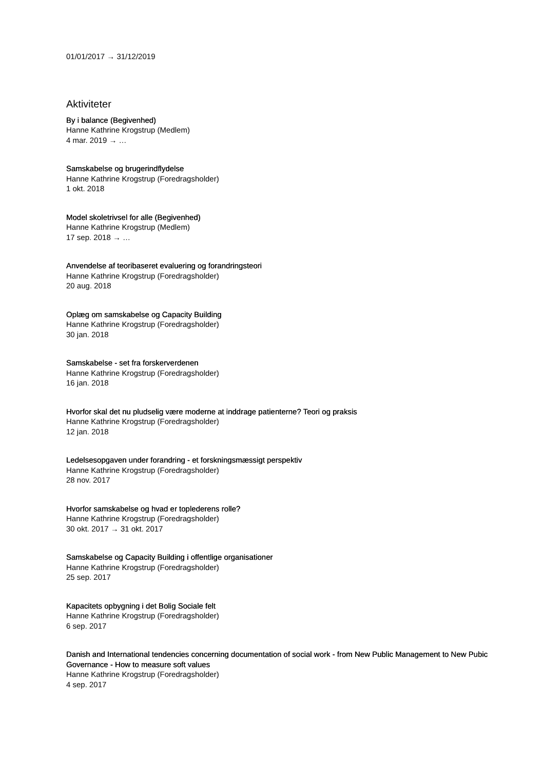01/01/2017 → 31/12/2019
Aktiviteter
By i balance (Begivenhed)
Hanne Kathrine Krogstrup (Medlem)
4 mar. 2019 → …
Samskabelse og brugerindflydelse
Hanne Kathrine Krogstrup (Foredragsholder)
1 okt. 2018
Model skoletrivsel for alle (Begivenhed)
Hanne Kathrine Krogstrup (Medlem)
17 sep. 2018 → …
Anvendelse af teoribaseret evaluering og forandringsteori
Hanne Kathrine Krogstrup (Foredragsholder)
20 aug. 2018
Oplæg om samskabelse og Capacity Building
Hanne Kathrine Krogstrup (Foredragsholder)
30 jan. 2018
Samskabelse - set fra forskerverdenen
Hanne Kathrine Krogstrup (Foredragsholder)
16 jan. 2018
Hvorfor skal det nu pludselig være moderne at inddrage patienterne? Teori og praksis
Hanne Kathrine Krogstrup (Foredragsholder)
12 jan. 2018
Ledelsesopgaven under forandring - et forskningsmæssigt perspektiv
Hanne Kathrine Krogstrup (Foredragsholder)
28 nov. 2017
Hvorfor samskabelse og hvad er toplederens rolle?
Hanne Kathrine Krogstrup (Foredragsholder)
30 okt. 2017 → 31 okt. 2017
Samskabelse og Capacity Building i offentlige organisationer
Hanne Kathrine Krogstrup (Foredragsholder)
25 sep. 2017
Kapacitets opbygning i det Bolig Sociale felt
Hanne Kathrine Krogstrup (Foredragsholder)
6 sep. 2017
Danish and International tendencies concerning documentation of social work - from New Public Management to New Pubic Governance - How to measure soft values
Hanne Kathrine Krogstrup (Foredragsholder)
4 sep. 2017